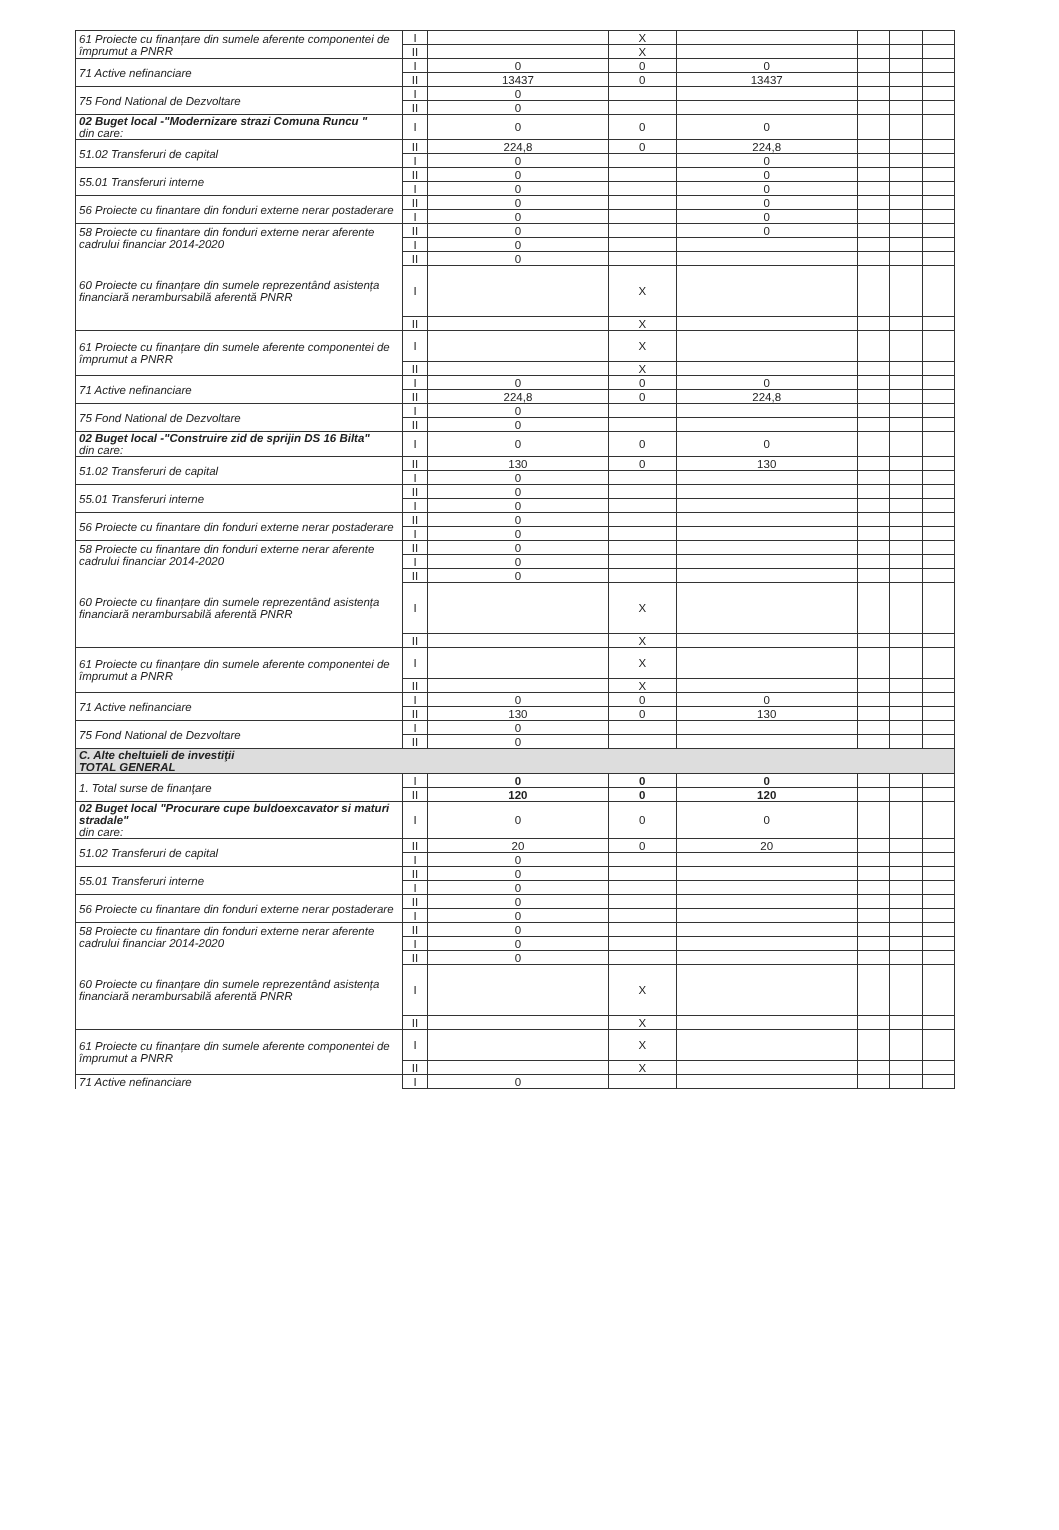| 61 Proiecte cu finanțare din sumele aferente componentei de împrumut a PNRR | I | | X | | | | |
| | II | | X | | | | |
| 71 Active nefinanciare | I | 0 | 0 | 0 | | | |
| | II | 13437 | 0 | 13437 | | | |
| 75 Fond National de Dezvoltare | I | 0 | | | | | |
| | II | 0 | | | | | |
| 02 Buget local -"Modernizare strazi Comuna Runcu " din care: | I | 0 | 0 | 0 | | | |
| 51.02 Transferuri de capital | II | 224,8 | 0 | 224,8 | | | |
| | I | 0 | | 0 | | | |
| 55.01 Transferuri interne | II | 0 | | 0 | | | |
| | I | 0 | | 0 | | | |
| 56 Proiecte cu finantare din fonduri externe nerar postaderare | II | 0 | | 0 | | | |
| | I | 0 | | 0 | | | |
| 58 Proiecte cu finantare din fonduri externe nerar aferente cadrului financiar 2014-2020 | II | 0 | | 0 | | | |
| | I | 0 | | | | | |
| 60 Proiecte cu finanțare din sumele reprezentând asistența financiară nerambursabilă aferentă PNRR | II | 0 | | | | | |
| | I | | X | | | | |
| | II | | X | | | | |
| 61 Proiecte cu finanțare din sumele aferente componentei de împrumut a PNRR | I | | X | | | | |
| | II | | X | | | | |
| 71 Active nefinanciare | I | 0 | 0 | 0 | | | |
| | II | 224,8 | 0 | 224,8 | | | |
| 75 Fond National de Dezvoltare | I | 0 | | | | | |
| | II | 0 | | | | | |
| 02 Buget local -"Construire zid de sprijin DS 16 Bilta" din care: | I | 0 | 0 | 0 | | | |
| 51.02 Transferuri de capital | II | 130 | 0 | 130 | | | |
| | I | 0 | | | | | |
| 55.01 Transferuri interne | II | 0 | | | | | |
| | I | 0 | | | | | |
| 56 Proiecte cu finantare din fonduri externe nerar postaderare | II | 0 | | | | | |
| | I | 0 | | | | | |
| 58 Proiecte cu finantare din fonduri externe nerar aferente cadrului financiar 2014-2020 | II | 0 | | | | | |
| | I | 0 | | | | | |
| 60 Proiecte cu finanțare din sumele reprezentând asistența financiară nerambursabilă aferentă PNRR | II | 0 | | | | | |
| | I | | X | | | | |
| | II | | X | | | | |
| 61 Proiecte cu finanțare din sumele aferente componentei de împrumut a PNRR | I | | X | | | | |
| | II | | X | | | | |
| 71 Active nefinanciare | I | 0 | 0 | 0 | | | |
| | II | 130 | 0 | 130 | | | |
| 75 Fond National de Dezvoltare | I | 0 | | | | | |
| | II | 0 | | | | | |
| C. Alte cheltuieli de investiţii TOTAL GENERAL | | | | | | | |
| 1. Total surse de finanţare | I | 0 | 0 | 0 | | | |
| | II | 120 | 0 | 120 | | | |
| 02 Buget local "Procurare cupe buldoexcavator si maturi stradale" din care: | I | 0 | 0 | 0 | | | |
| 51.02 Transferuri de capital | II | 20 | 0 | 20 | | | |
| | I | 0 | | | | | |
| 55.01 Transferuri interne | II | 0 | | | | | |
| | I | 0 | | | | | |
| 56 Proiecte cu finantare din fonduri externe nerar postaderare | II | 0 | | | | | |
| | I | 0 | | | | | |
| 58 Proiecte cu finantare din fonduri externe nerar aferente cadrului financiar 2014-2020 | II | 0 | | | | | |
| | I | 0 | | | | | |
| 60 Proiecte cu finanțare din sumele reprezentând asistența financiară nerambursabilă aferentă PNRR | II | 0 | | | | | |
| | I | | X | | | | |
| | II | | X | | | | |
| 61 Proiecte cu finanțare din sumele aferente componentei de împrumut a PNRR | I | | X | | | | |
| | II | | X | | | | |
| 71 Active nefinanciare | I | 0 | | | | | |